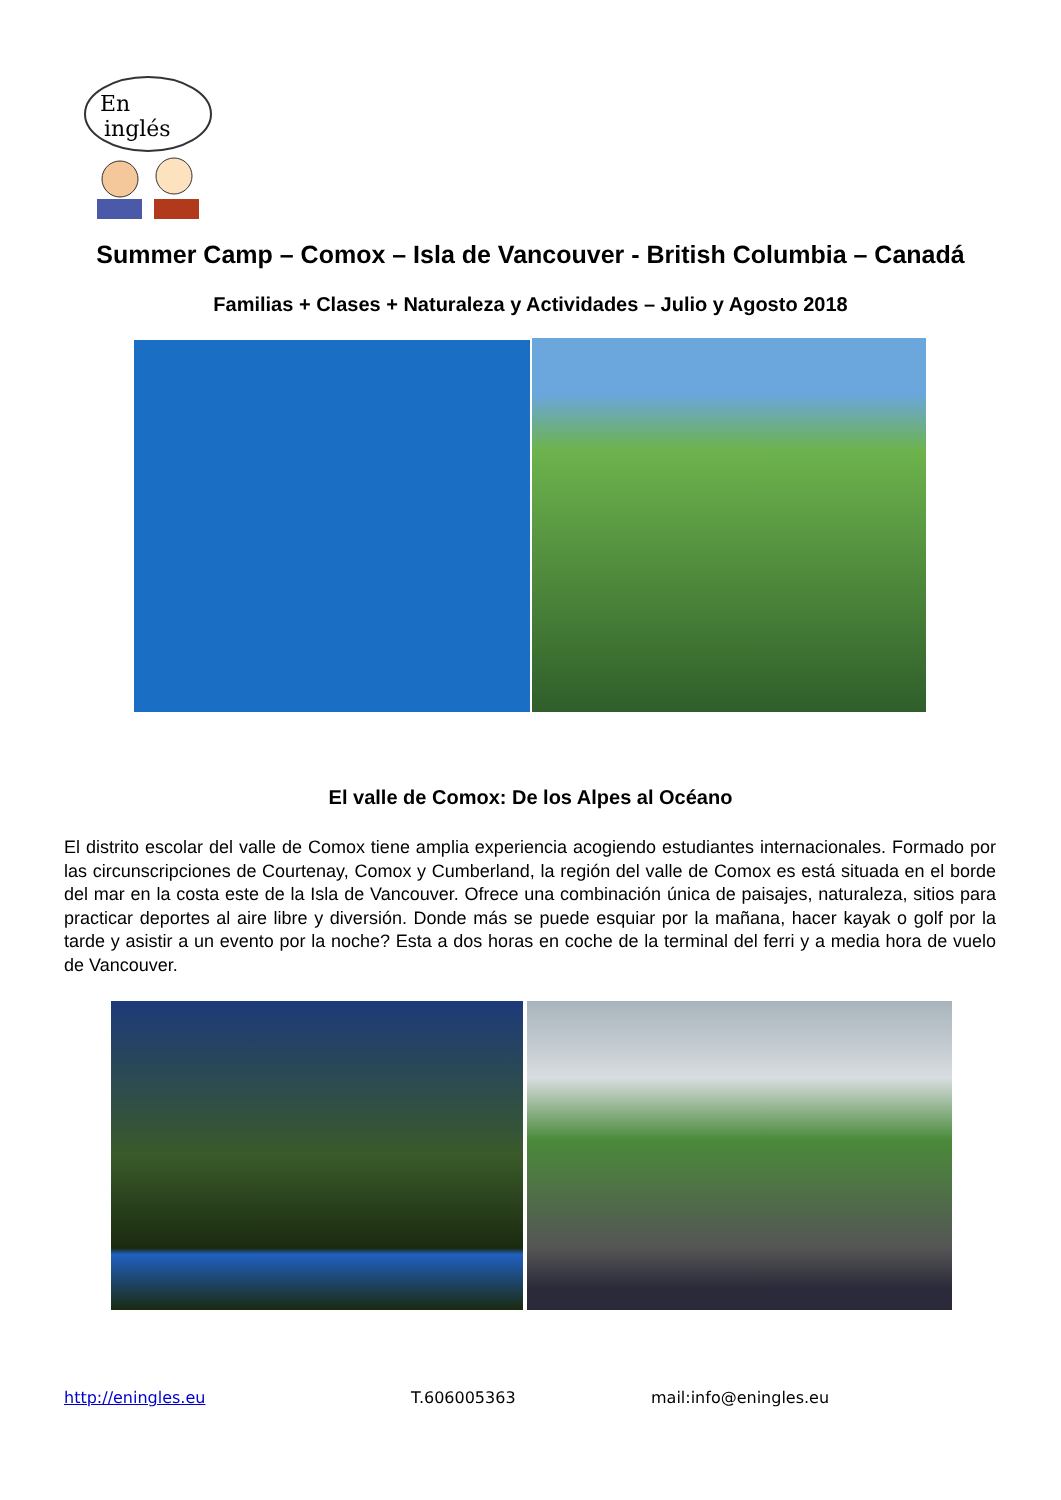En
inglés
Summer Camp – Comox – Isla de Vancouver - British Columbia – Canadá
Familias + Clases + Naturaleza y Actividades – Julio y Agosto 2018
El valle de Comox: De los Alpes al Océano
El distrito escolar del valle de Comox tiene amplia experiencia acogiendo estudiantes internacionales. Formado por las circunscripciones de Courtenay, Comox y Cumberland, la región del valle de Comox es está situada en el borde del mar en la costa este de la Isla de Vancouver. Ofrece una combinación única de paisajes, naturaleza, sitios para practicar deportes al aire libre y diversión. Donde más se puede esquiar por la mañana, hacer kayak o golf por la tarde y asistir a un evento por la noche? Esta a dos horas en coche de la terminal del ferri y a media hora de vuelo de Vancouver.
http://eningles.eu T.606005363 mail:info@eningles.eu